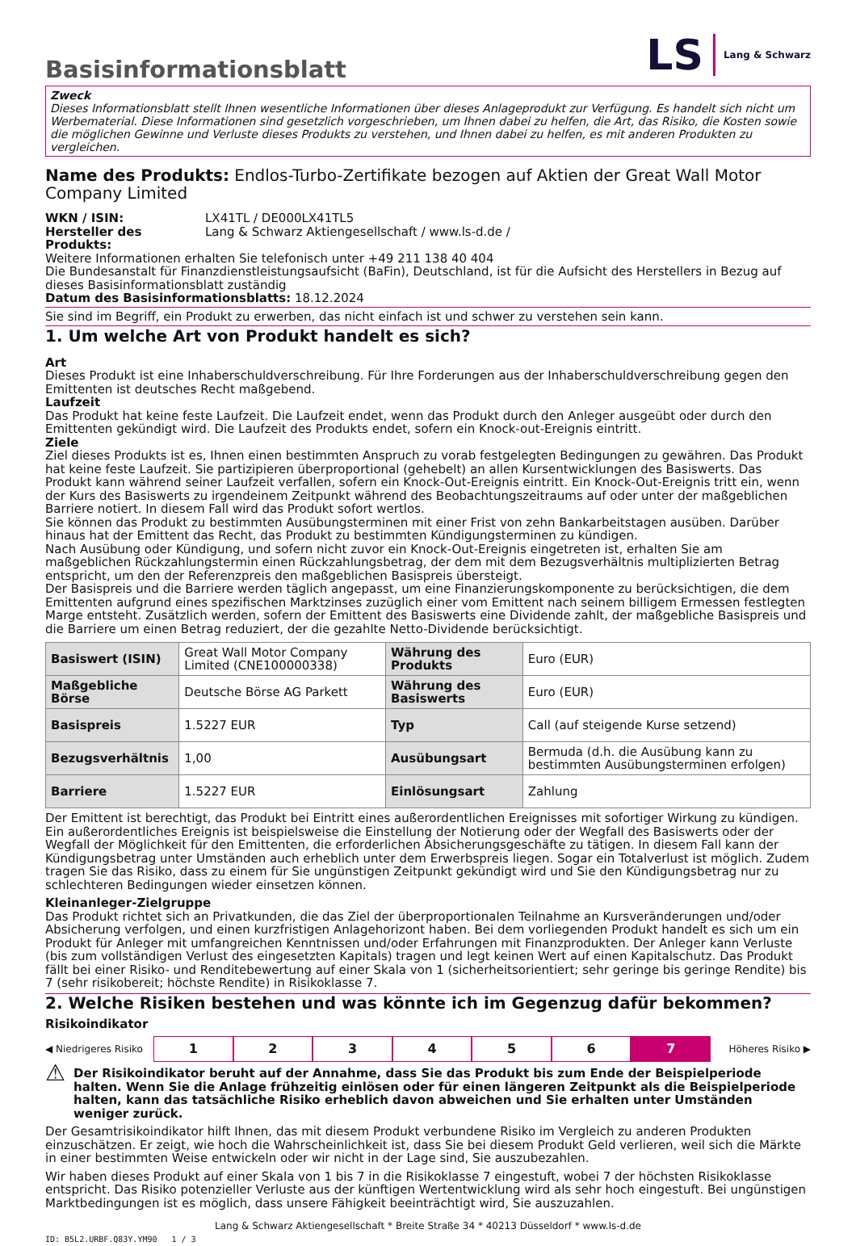Basisinformationsblatt
LS Lang & Schwarz
Zweck
Dieses Informationsblatt stellt Ihnen wesentliche Informationen über dieses Anlageprodukt zur Verfügung. Es handelt sich nicht um Werbematerial. Diese Informationen sind gesetzlich vorgeschrieben, um Ihnen dabei zu helfen, die Art, das Risiko, die Kosten sowie die möglichen Gewinne und Verluste dieses Produkts zu verstehen, und Ihnen dabei zu helfen, es mit anderen Produkten zu vergleichen.
Name des Produkts: Endlos-Turbo-Zertifikate bezogen auf Aktien der Great Wall Motor Company Limited
WKN / ISIN: LX41TL / DE000LX41TL5
Hersteller des Produkts: Lang & Schwarz Aktiengesellschaft / www.ls-d.de /
Weitere Informationen erhalten Sie telefonisch unter +49 211 138 40 404
Die Bundesanstalt für Finanzdienstleistungsaufsicht (BaFin), Deutschland, ist für die Aufsicht des Herstellers in Bezug auf dieses Basisinformationsblatt zuständig
Datum des Basisinformationsblatts: 18.12.2024
Sie sind im Begriff, ein Produkt zu erwerben, das nicht einfach ist und schwer zu verstehen sein kann.
1. Um welche Art von Produkt handelt es sich?
Art
Dieses Produkt ist eine Inhaberschuldverschreibung. Für Ihre Forderungen aus der Inhaberschuldverschreibung gegen den Emittenten ist deutsches Recht maßgebend.
Laufzeit
Das Produkt hat keine feste Laufzeit. Die Laufzeit endet, wenn das Produkt durch den Anleger ausgeübt oder durch den Emittenten gekündigt wird. Die Laufzeit des Produkts endet, sofern ein Knock-out-Ereignis eintritt.
Ziele
Ziel dieses Produkts ist es, Ihnen einen bestimmten Anspruch zu vorab festgelegten Bedingungen zu gewähren. Das Produkt hat keine feste Laufzeit. Sie partizipieren überproportional (gehebelt) an allen Kursentwicklungen des Basiswerts. Das Produkt kann während seiner Laufzeit verfallen, sofern ein Knock-Out-Ereignis eintritt. Ein Knock-Out-Ereignis tritt ein, wenn der Kurs des Basiswerts zu irgendeinem Zeitpunkt während des Beobachtungszeitraums auf oder unter der maßgeblichen Barriere notiert. In diesem Fall wird das Produkt sofort wertlos.
Sie können das Produkt zu bestimmten Ausübungsterminen mit einer Frist von zehn Bankarbeitstagen ausüben. Darüber hinaus hat der Emittent das Recht, das Produkt zu bestimmten Kündigungsterminen zu kündigen.
Nach Ausübung oder Kündigung, und sofern nicht zuvor ein Knock-Out-Ereignis eingetreten ist, erhalten Sie am maßgeblichen Rückzahlungstermin einen Rückzahlungsbetrag, der dem mit dem Bezugsverhältnis multiplizierten Betrag entspricht, um den der Referenzpreis den maßgeblichen Basispreis übersteigt.
Der Basispreis und die Barriere werden täglich angepasst, um eine Finanzierungskomponente zu berücksichtigen, die dem Emittenten aufgrund eines spezifischen Marktzinses zuzüglich einer vom Emittent nach seinem billigem Ermessen festlegten Marge entsteht. Zusätzlich werden, sofern der Emittent des Basiswerts eine Dividende zahlt, der maßgebliche Basispreis und die Barriere um einen Betrag reduziert, der die gezahlte Netto-Dividende berücksichtigt.
| Basiswert (ISIN) | Great Wall Motor Company Limited (CNE100000338) | Währung des Produkts | Euro (EUR) |
| Maßgebliche Börse | Deutsche Börse AG Parkett | Währung des Basiswerts | Euro (EUR) |
| Basispreis | 1.5227 EUR | Typ | Call (auf steigende Kurse setzend) |
| Bezugsverhältnis | 1,00 | Ausübungsart | Bermuda (d.h. die Ausübung kann zu bestimmten Ausübungsterminen erfolgen) |
| Barriere | 1.5227 EUR | Einlösungsart | Zahlung |
Der Emittent ist berechtigt, das Produkt bei Eintritt eines außerordentlichen Ereignisses mit sofortiger Wirkung zu kündigen. Ein außerordentliches Ereignis ist beispielsweise die Einstellung der Notierung oder der Wegfall des Basiswerts oder der Wegfall der Möglichkeit für den Emittenten, die erforderlichen Absicherungsgeschäfte zu tätigen. In diesem Fall kann der Kündigungsbetrag unter Umständen auch erheblich unter dem Erwerbspreis liegen. Sogar ein Totalverlust ist möglich. Zudem tragen Sie das Risiko, dass zu einem für Sie ungünstigen Zeitpunkt gekündigt wird und Sie den Kündigungsbetrag nur zu schlechteren Bedingungen wieder einsetzen können.
Kleinanleger-Zielgruppe
Das Produkt richtet sich an Privatkunden, die das Ziel der überproportionalen Teilnahme an Kursveränderungen und/oder Absicherung verfolgen, und einen kurzfristigen Anlagehorizont haben. Bei dem vorliegenden Produkt handelt es sich um ein Produkt für Anleger mit umfangreichen Kenntnissen und/oder Erfahrungen mit Finanzprodukten. Der Anleger kann Verluste (bis zum vollständigen Verlust des eingesetzten Kapitals) tragen und legt keinen Wert auf einen Kapitalschutz. Das Produkt fällt bei einer Risiko- und Renditebewertung auf einer Skala von 1 (sicherheitsorientiert; sehr geringe bis geringe Rendite) bis 7 (sehr risikobereit; höchste Rendite) in Risikoklasse 7.
2. Welche Risiken bestehen und was könnte ich im Gegenzug dafür bekommen?
Risikoindikator
◀ Niedrigeres Risiko
1 2 3 4 5 6 7
Höheres Risiko ▶
⚠ Der Risikoindikator beruht auf der Annahme, dass Sie das Produkt bis zum Ende der Beispielperiode halten. Wenn Sie die Anlage frühzeitig einlösen oder für einen längeren Zeitpunkt als die Beispielperiode halten, kann das tatsächliche Risiko erheblich davon abweichen und Sie erhalten unter Umständen weniger zurück.
Der Gesamtrisikoindikator hilft Ihnen, das mit diesem Produkt verbundene Risiko im Vergleich zu anderen Produkten einzuschätzen. Er zeigt, wie hoch die Wahrscheinlichkeit ist, dass Sie bei diesem Produkt Geld verlieren, weil sich die Märkte in einer bestimmten Weise entwickeln oder wir nicht in der Lage sind, Sie auszubezahlen.
Wir haben dieses Produkt auf einer Skala von 1 bis 7 in die Risikoklasse 7 eingestuft, wobei 7 der höchsten Risikoklasse entspricht. Das Risiko potenzieller Verluste aus der künftigen Wertentwicklung wird als sehr hoch eingestuft. Bei ungünstigen Marktbedingungen ist es möglich, dass unsere Fähigkeit beeinträchtigt wird, Sie auszuzahlen.
Lang & Schwarz Aktiengesellschaft * Breite Straße 34 * 40213 Düsseldorf * www.ls-d.de
ID: B5L2.URBF.Q83Y.YM90 1 / 3